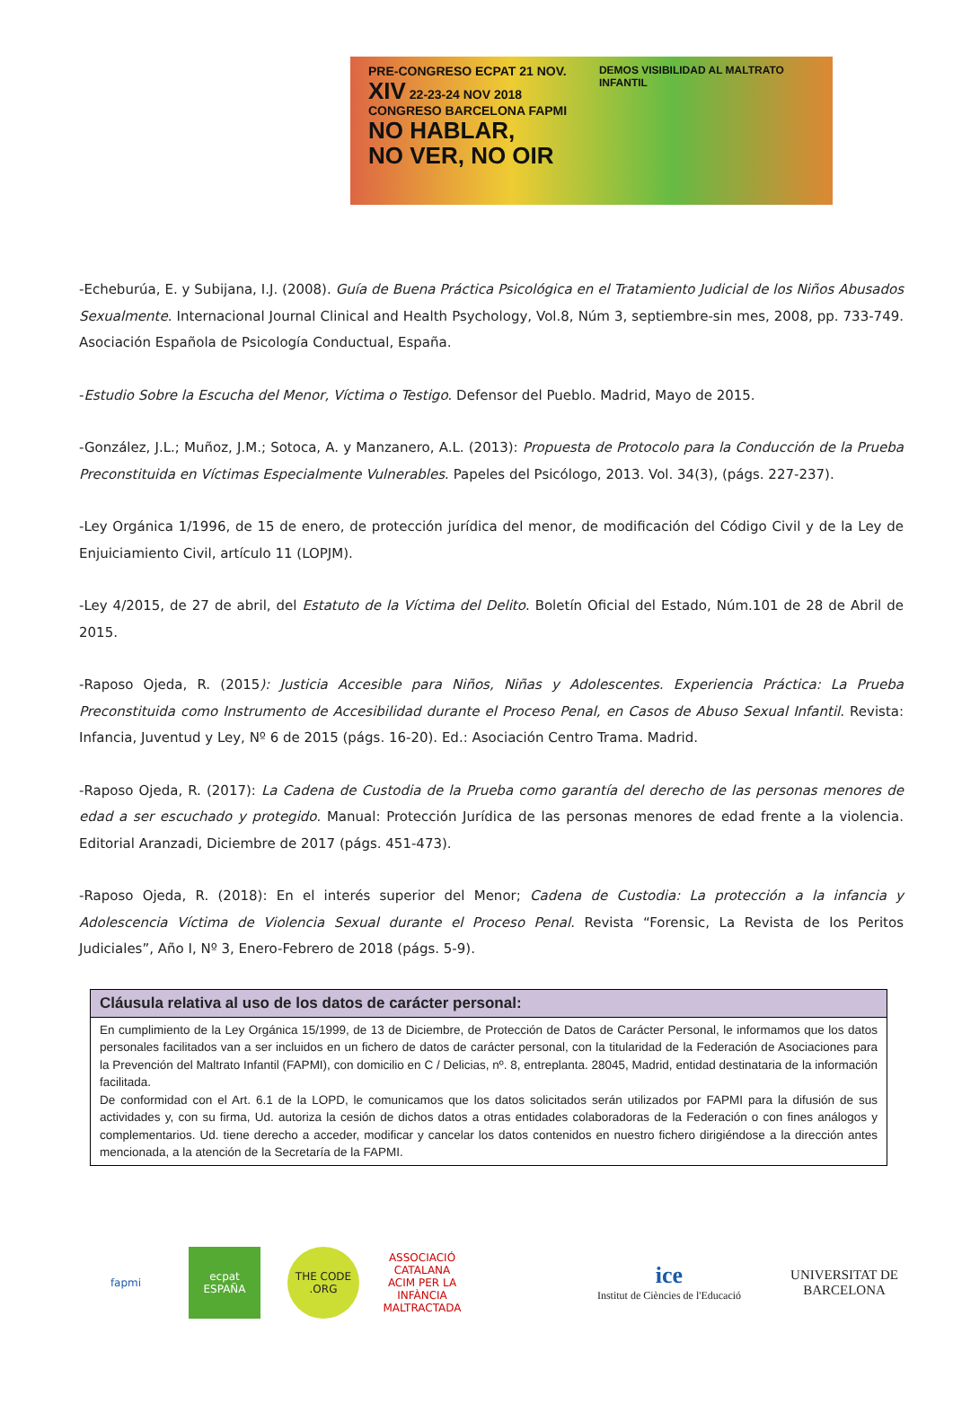PRE-CONGRESO ECPAT 21 NOV.
XIV 22-23-24 NOV 2018 CONGRESO BARCELONA FAPMI
NO HABLAR,
NO VER, NO OIR
DEMOS VISIBILIDAD AL MALTRATO INFANTIL
-Echeburúa, E. y Subijana, I.J. (2008). Guía de Buena Práctica Psicológica en el Tratamiento Judicial de los Niños Abusados Sexualmente. Internacional Journal Clinical and Health Psychology, Vol.8, Núm 3, septiembre-sin mes, 2008, pp. 733-749. Asociación Española de Psicología Conductual, España.
-Estudio Sobre la Escucha del Menor, Víctima o Testigo. Defensor del Pueblo. Madrid, Mayo de 2015.
-González, J.L.; Muñoz, J.M.; Sotoca, A. y Manzanero, A.L. (2013): Propuesta de Protocolo para la Conducción de la Prueba Preconstituida en Víctimas Especialmente Vulnerables. Papeles del Psicólogo, 2013. Vol. 34(3), (págs. 227-237).
-Ley Orgánica 1/1996, de 15 de enero, de protección jurídica del menor, de modificación del Código Civil y de la Ley de Enjuiciamiento Civil, artículo 11 (LOPJM).
-Ley 4/2015, de 27 de abril, del Estatuto de la Víctima del Delito. Boletín Oficial del Estado, Núm.101 de 28 de Abril de 2015.
-Raposo Ojeda, R. (2015): Justicia Accesible para Niños, Niñas y Adolescentes. Experiencia Práctica: La Prueba Preconstituida como Instrumento de Accesibilidad durante el Proceso Penal, en Casos de Abuso Sexual Infantil. Revista: Infancia, Juventud y Ley, Nº 6 de 2015 (págs. 16-20). Ed.: Asociación Centro Trama. Madrid.
-Raposo Ojeda, R. (2017): La Cadena de Custodia de la Prueba como garantía del derecho de las personas menores de edad a ser escuchado y protegido. Manual: Protección Jurídica de las personas menores de edad frente a la violencia. Editorial Aranzadi, Diciembre de 2017 (págs. 451-473).
-Raposo Ojeda, R. (2018): En el interés superior del Menor; Cadena de Custodia: La protección a la infancia y Adolescencia Víctima de Violencia Sexual durante el Proceso Penal. Revista “Forensic, La Revista de los Peritos Judiciales”, Año I, Nº 3, Enero-Febrero de 2018 (págs. 5-9).
Cláusula relativa al uso de los datos de carácter personal:
En cumplimiento de la Ley Orgánica 15/1999, de 13 de Diciembre, de Protección de Datos de Carácter Personal, le informamos que los datos personales facilitados van a ser incluidos en un fichero de datos de carácter personal, con la titularidad de la Federación de Asociaciones para la Prevención del Maltrato Infantil (FAPMI), con domicilio en C / Delicias, nº. 8, entreplanta. 28045, Madrid, entidad destinataria de la información facilitada.
De conformidad con el Art. 6.1 de la LOPD, le comunicamos que los datos solicitados serán utilizados por FAPMI para la difusión de sus actividades y, con su firma, Ud. autoriza la cesión de dichos datos a otras entidades colaboradoras de la Federación o con fines análogos y complementarios. Ud. tiene derecho a acceder, modificar y cancelar los datos contenidos en nuestro fichero dirigiéndose a la dirección antes mencionada, a la atención de la Secretaría de la FAPMI.
fapmi
ecpat ESPAÑA
THE CODE .ORG
ASSOCIACIÓ CATALANA ACIM PER LA INFÀNCIA MALTRACTADA
ice
Institut de Ciències de l'Educació
UNIVERSITAT DE BARCELONA